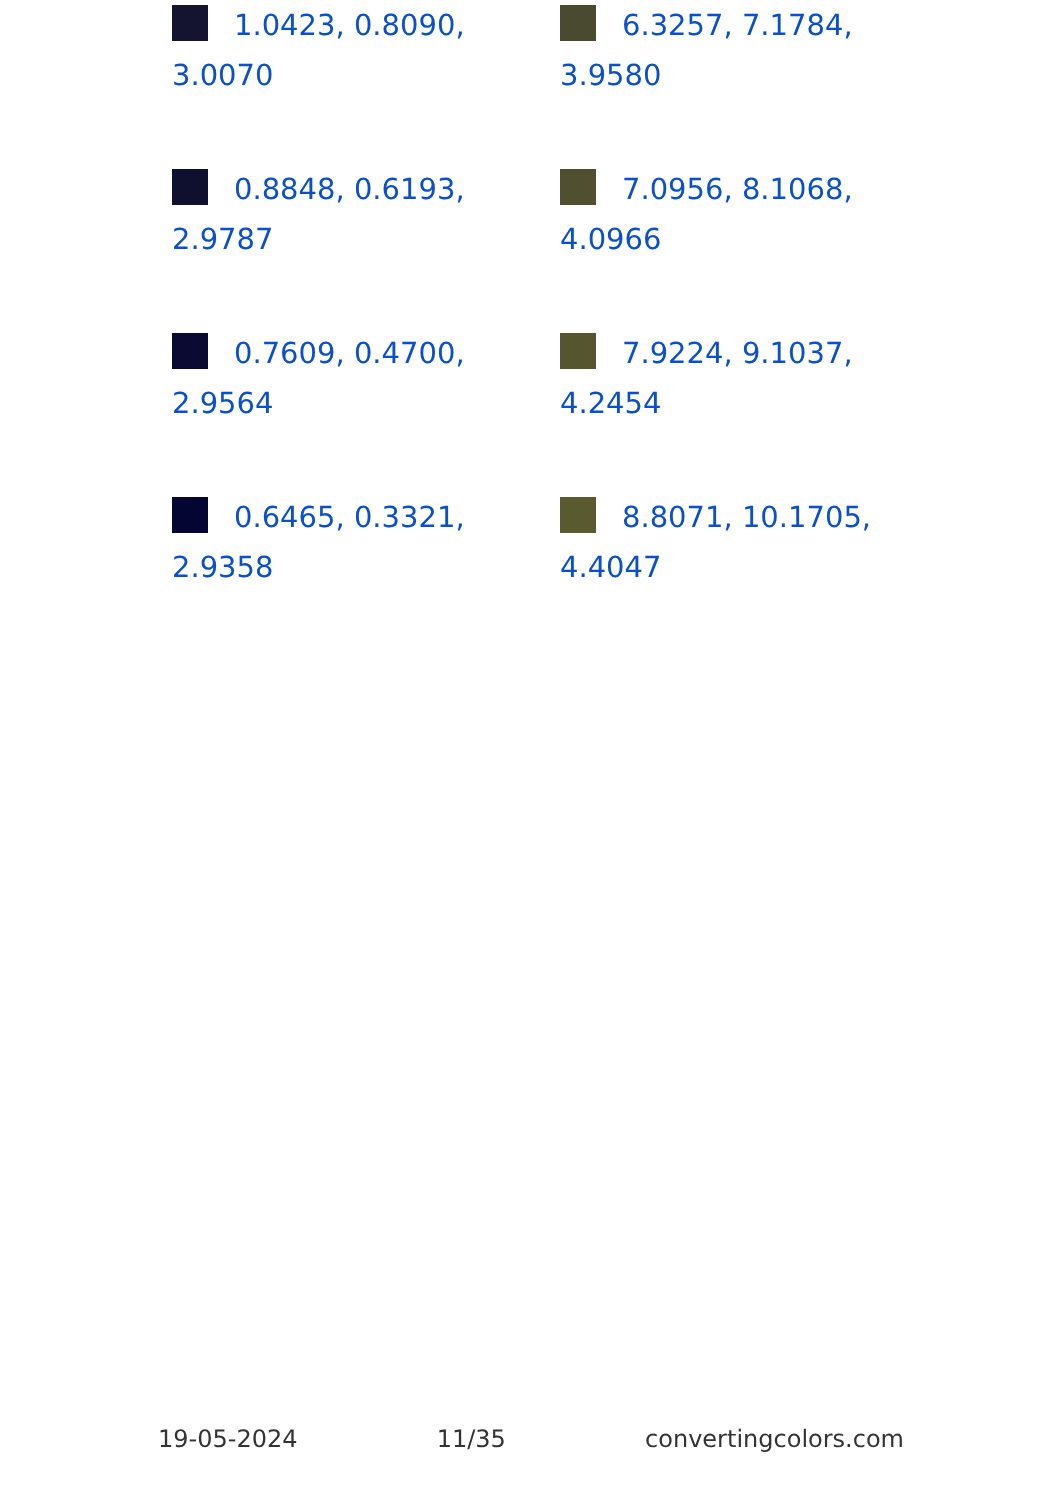1.0423, 0.8090, 3.0070
6.3257, 7.1784, 3.9580
0.8848, 0.6193, 2.9787
7.0956, 8.1068, 4.0966
0.7609, 0.4700, 2.9564
7.9224, 9.1037, 4.2454
0.6465, 0.3321, 2.9358
8.8071, 10.1705, 4.4047
19-05-2024 11/35 convertingcolors.com